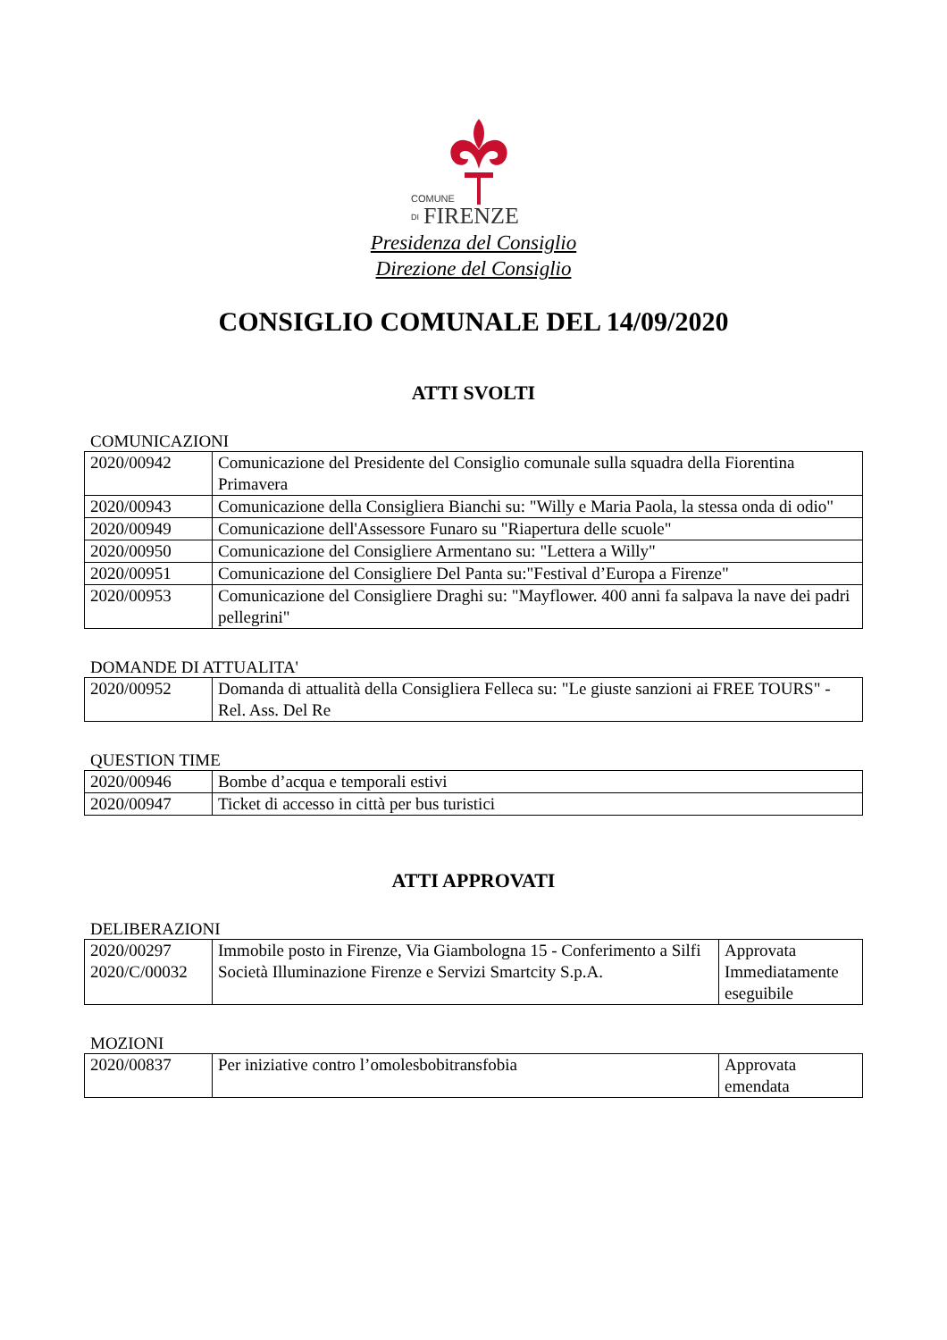COMUNE
DI
FIRENZE
Presidenza del Consiglio
Direzione del Consiglio
CONSIGLIO COMUNALE DEL 14/09/2020
ATTI SVOLTI
COMUNICAZIONI
| 2020/00942 | Comunicazione del Presidente del Consiglio comunale sulla squadra della Fiorentina Primavera |
| 2020/00943 | Comunicazione della Consigliera Bianchi su: "Willy e Maria Paola, la stessa onda di odio" |
| 2020/00949 | Comunicazione dell'Assessore Funaro su "Riapertura delle scuole" |
| 2020/00950 | Comunicazione del Consigliere Armentano su: "Lettera a Willy" |
| 2020/00951 | Comunicazione del Consigliere Del Panta su:"Festival d’Europa a Firenze" |
| 2020/00953 | Comunicazione del Consigliere Draghi su: "Mayflower. 400 anni fa salpava la nave dei padri pellegrini" |
DOMANDE DI ATTUALITA'
| 2020/00952 | Domanda di attualità della Consigliera Felleca su: "Le giuste sanzioni ai FREE TOURS" - Rel. Ass. Del Re |
QUESTION TIME
| 2020/00946 | Bombe d’acqua e temporali estivi |
| 2020/00947 | Ticket di accesso in città per bus turistici |
ATTI APPROVATI
DELIBERAZIONI
| 2020/00297 2020/C/00032 | Immobile posto in Firenze, Via Giambologna 15 - Conferimento a Silfi Società Illuminazione Firenze e Servizi Smartcity S.p.A. | Approvata Immediatamente eseguibile |
MOZIONI
| 2020/00837 | Per iniziative contro l’omolesbobitransfobia | Approvata emendata |